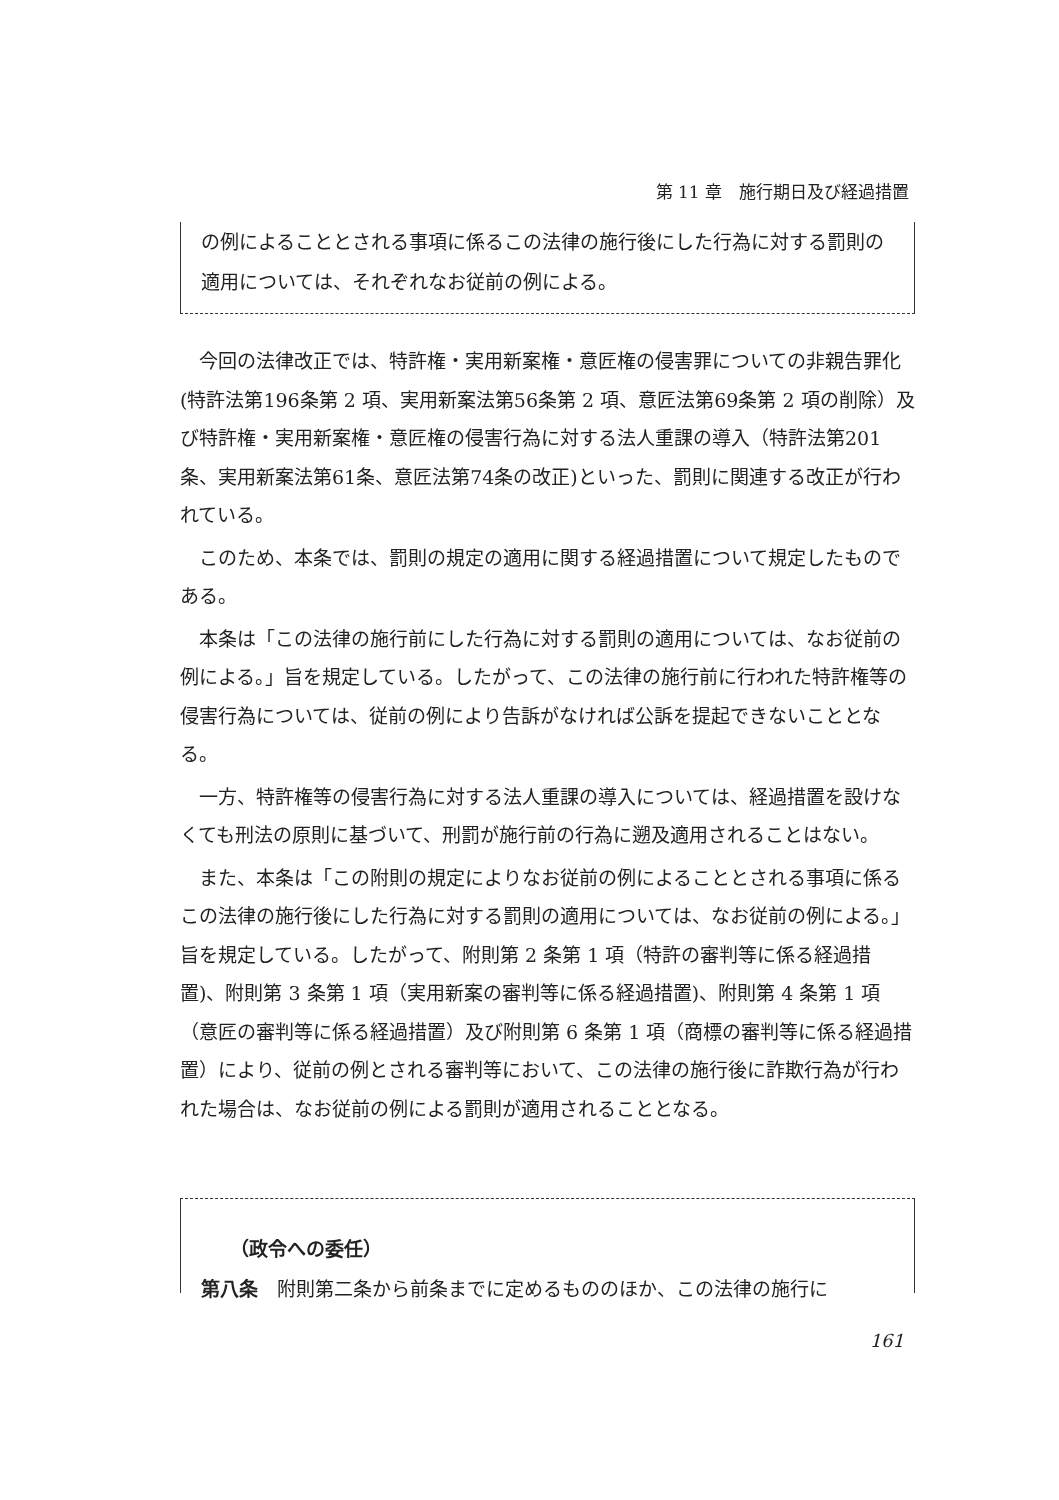第 11 章　施行期日及び経過措置
の例によることとされる事項に係るこの法律の施行後にした行為に対する罰則の適用については、それぞれなお従前の例による。
今回の法律改正では、特許権・実用新案権・意匠権の侵害罪についての非親告罪化(特許法第196条第 2 項、実用新案法第56条第 2 項、意匠法第69条第 2 項の削除）及び特許権・実用新案権・意匠権の侵害行為に対する法人重課の導入（特許法第201条、実用新案法第61条、意匠法第74条の改正)といった、罰則に関連する改正が行われている。
このため、本条では、罰則の規定の適用に関する経過措置について規定したものである。
本条は「この法律の施行前にした行為に対する罰則の適用については、なお従前の例による。」旨を規定している。したがって、この法律の施行前に行われた特許権等の侵害行為については、従前の例により告訴がなければ公訴を提起できないこととなる。
一方、特許権等の侵害行為に対する法人重課の導入については、経過措置を設けなくても刑法の原則に基づいて、刑罰が施行前の行為に遡及適用されることはない。
また、本条は「この附則の規定によりなお従前の例によることとされる事項に係るこの法律の施行後にした行為に対する罰則の適用については、なお従前の例による。」旨を規定している。したがって、附則第 2 条第 1 項（特許の審判等に係る経過措置)、附則第 3 条第 1 項（実用新案の審判等に係る経過措置)、附則第 4 条第 1 項（意匠の審判等に係る経過措置）及び附則第 6 条第 1 項（商標の審判等に係る経過措置）により、従前の例とされる審判等において、この法律の施行後に詐欺行為が行われた場合は、なお従前の例による罰則が適用されることとなる。
（政令への委任）
第八条　附則第二条から前条までに定めるもののほか、この法律の施行に
161